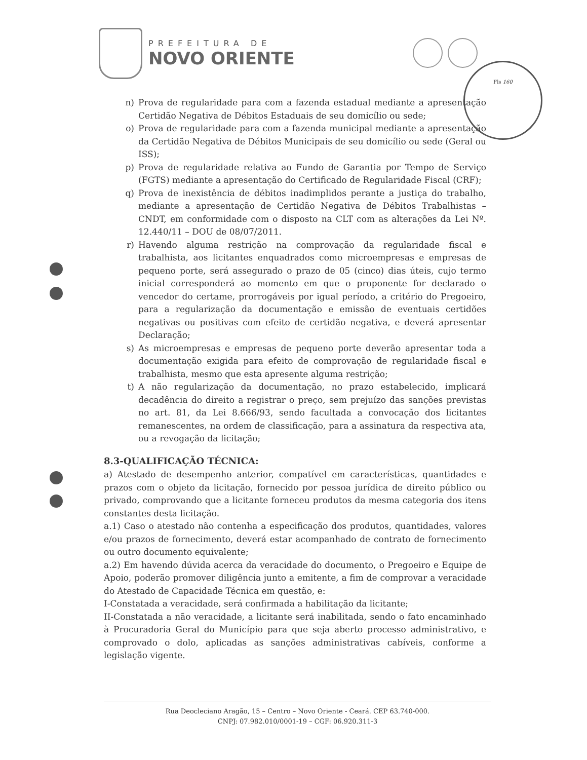PREFEITURA DE
NOVO ORIENTE
Fls 160
n) Prova de regularidade para com a fazenda estadual mediante a apresentação Certidão Negativa de Débitos Estaduais de seu domicílio ou sede;
o) Prova de regularidade para com a fazenda municipal mediante a apresentação da Certidão Negativa de Débitos Municipais de seu domicílio ou sede (Geral ou ISS);
p) Prova de regularidade relativa ao Fundo de Garantia por Tempo de Serviço (FGTS) mediante a apresentação do Certificado de Regularidade Fiscal (CRF);
q) Prova de inexistência de débitos inadimplidos perante a justiça do trabalho, mediante a apresentação de Certidão Negativa de Débitos Trabalhistas – CNDT, em conformidade com o disposto na CLT com as alterações da Lei Nº. 12.440/11 – DOU de 08/07/2011.
r) Havendo alguma restrição na comprovação da regularidade fiscal e trabalhista, aos licitantes enquadrados como microempresas e empresas de pequeno porte, será assegurado o prazo de 05 (cinco) dias úteis, cujo termo inicial corresponderá ao momento em que o proponente for declarado o vencedor do certame, prorrogáveis por igual período, a critério do Pregoeiro, para a regularização da documentação e emissão de eventuais certidões negativas ou positivas com efeito de certidão negativa, e deverá apresentar Declaração;
s) As microempresas e empresas de pequeno porte deverão apresentar toda a documentação exigida para efeito de comprovação de regularidade fiscal e trabalhista, mesmo que esta apresente alguma restrição;
t) A não regularização da documentação, no prazo estabelecido, implicará decadência do direito a registrar o preço, sem prejuízo das sanções previstas no art. 81, da Lei 8.666/93, sendo facultada a convocação dos licitantes remanescentes, na ordem de classificação, para a assinatura da respectiva ata, ou a revogação da licitação;
8.3-QUALIFICAÇÃO TÉCNICA:
a) Atestado de desempenho anterior, compatível em características, quantidades e prazos com o objeto da licitação, fornecido por pessoa jurídica de direito público ou privado, comprovando que a licitante forneceu produtos da mesma categoria dos itens constantes desta licitação.
a.1) Caso o atestado não contenha a especificação dos produtos, quantidades, valores e/ou prazos de fornecimento, deverá estar acompanhado de contrato de fornecimento ou outro documento equivalente;
a.2) Em havendo dúvida acerca da veracidade do documento, o Pregoeiro e Equipe de Apoio, poderão promover diligência junto a emitente, a fim de comprovar a veracidade do Atestado de Capacidade Técnica em questão, e:
I-Constatada a veracidade, será confirmada a habilitação da licitante;
II-Constatada a não veracidade, a licitante será inabilitada, sendo o fato encaminhado à Procuradoria Geral do Município para que seja aberto processo administrativo, e comprovado o dolo, aplicadas as sanções administrativas cabíveis, conforme a legislação vigente.
Rua Deocleciano Aragão, 15 – Centro – Novo Oriente - Ceará. CEP 63.740-000.
CNPJ: 07.982.010/0001-19 – CGF: 06.920.311-3